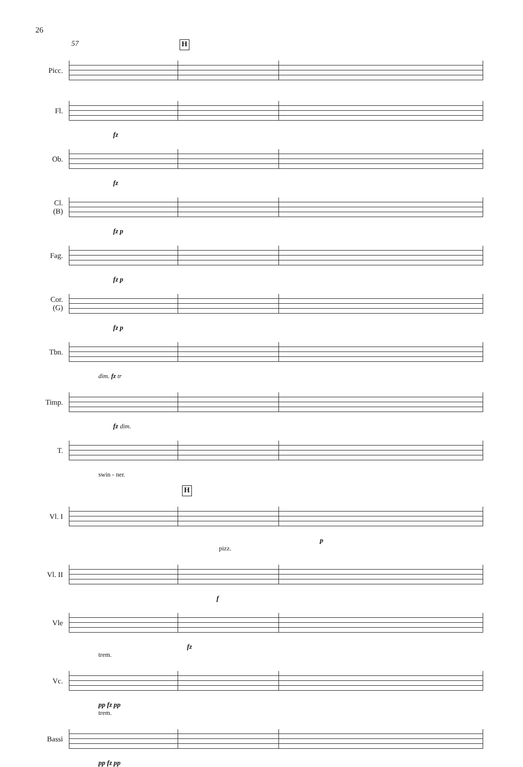26
57 H
Picc.
Fl.
fz
Ob.
fz
Cl.
(B)
fz p
Fag.
fz p
Cor.
(G)
fz p
Tbn.
dim. fz tr
Timp.
fz dim.
T.
swin - ner.
H
Vl. I
p
pizz.
Vl. II
f
Vle
fz
trem.
Vc.
pp fz pp
trem.
Bassi
pp fz pp